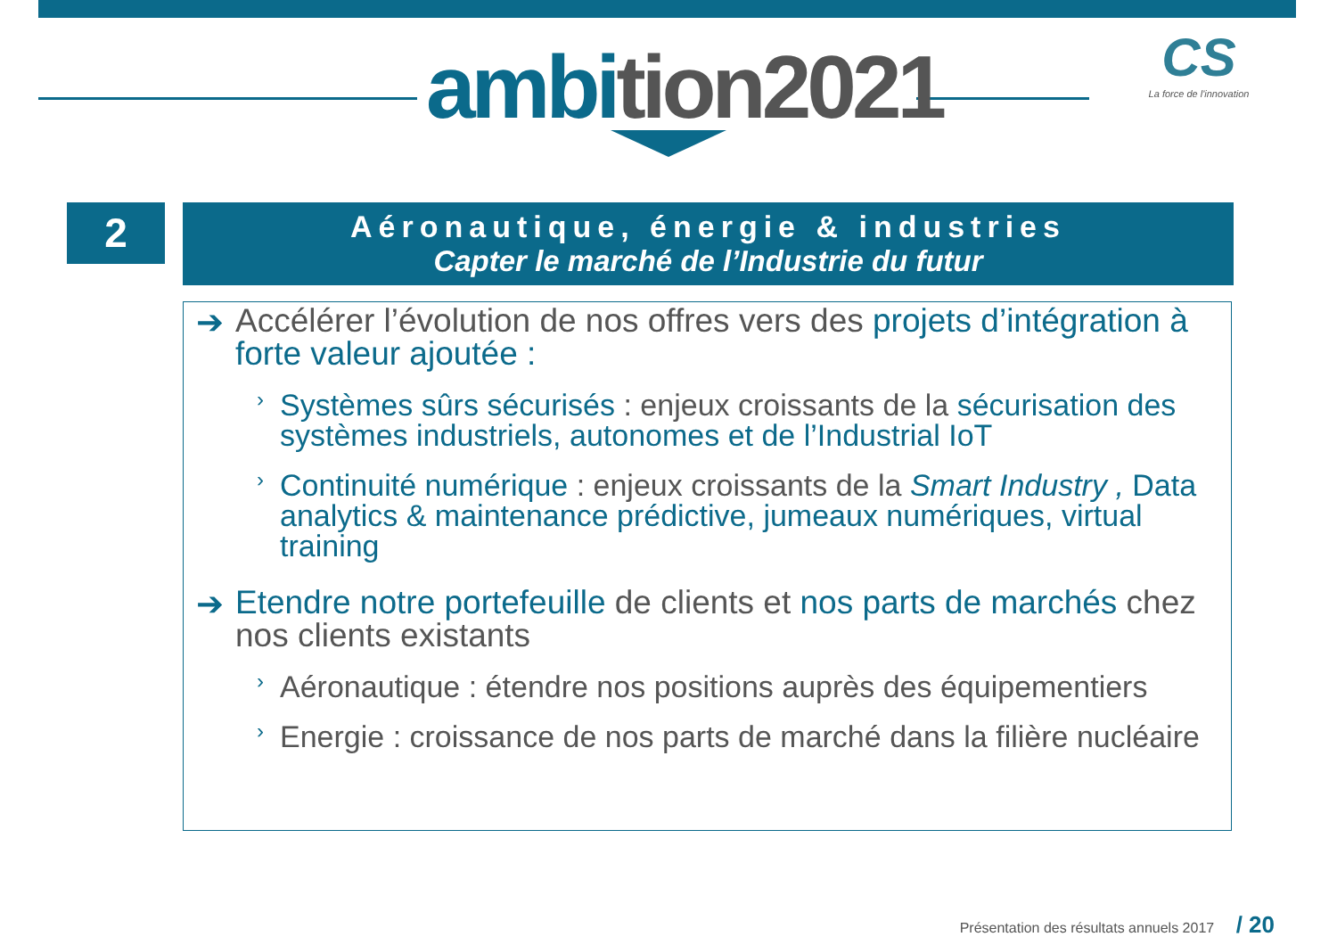ambition2021
CS
La force de l'innovation
2
Aéronautique, énergie & industries
Capter le marché de l’Industrie du futur
➔ Accélérer l’évolution de nos offres vers des projets d’intégration à forte valeur ajoutée :
› Systèmes sûrs sécurisés : enjeux croissants de la sécurisation des systèmes industriels, autonomes et de l’Industrial IoT
› Continuité numérique : enjeux croissants de la Smart Industry , Data analytics & maintenance prédictive, jumeaux numériques, virtual training
➔ Etendre notre portefeuille de clients et nos parts de marchés chez nos clients existants
› Aéronautique : étendre nos positions auprès des équipementiers
› Energie : croissance de nos parts de marché dans la filière nucléaire
Présentation des résultats annuels 2017 / 20